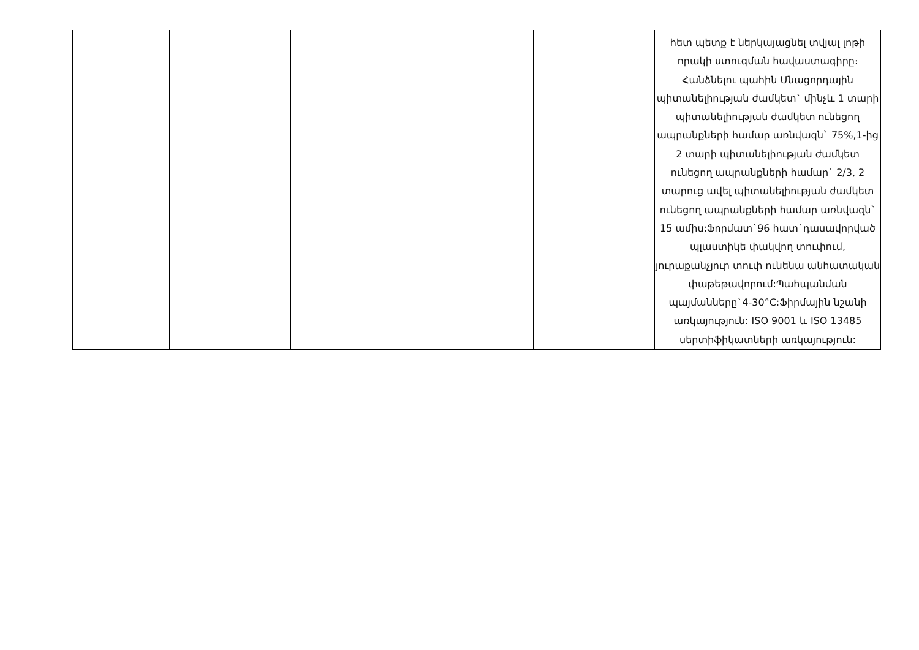| | | | | | հետ պետք է ներկայացնել տվյալ լոթի որակի ստուգման հավաստագիրը։ Հանձնելու պահին Մնացորդային պիտանելիության ժամկետ` մինչև 1 տարի պիտանելիության ժամկետ ունեցող ապրանքների համար առնվազն` 75%,1-ից 2 տարի պիտանելիության ժամկետ ունեցող ապրանքների համար` 2/3, 2 տարուց ավել պիտանելիության ժամկետ ունեցող ապրանքների համար առնվազն` 15 ամիս:Ֆորմատ`96 հատ`դասավորված պլաստիկե փակվող տուփում, յուրաքանչյուր տուփ ունենա անհատական փաթեթավորում:Պահպանման պայմանները`4-30°C:Ֆիրմային նշանի առկայություն: ISO 9001 և ISO 13485 սերտիֆիկատների առկայություն: |